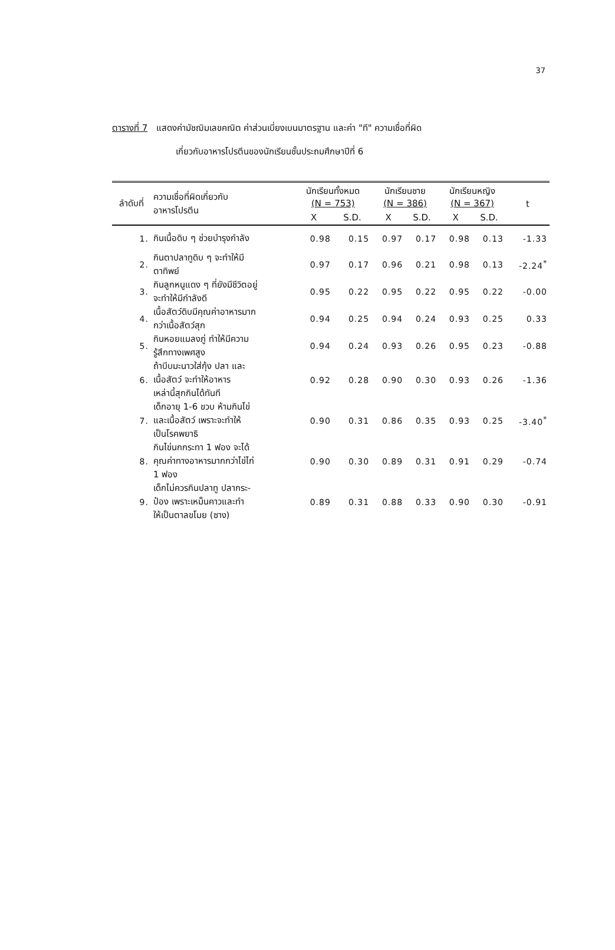37
ตารางที่ 7 แสดงค่ามัชฌิมเลขคณิต ค่าส่วนเบี่ยงเบนมาตรฐาน และค่า "ที" ความเชื่อที่ผิด
เกี่ยวกับอาหารโปรตีนของนักเรียนชั้นประถมศึกษาปีที่ 6
| ลำดับที่ | ความเชื่อที่ผิดเกี่ยวกับ อาหารโปรตีน | นักเรียนทั้งหมด (N = 753) | | นักเรียนชาย (N = 386) | | นักเรียนหญิง (N = 367) | | t |
| --- | --- | --- | --- | --- | --- | --- | --- | --- |
| | | X | S.D. | X | S.D. | X | S.D. | |
| 1. | กินเนื้อดิบ ๆ ช่วยบำรุงกำลัง | 0.98 | 0.15 | 0.97 | 0.17 | 0.98 | 0.13 | -1.33 |
| 2. | กินตาปลาทูดิบ ๆ จะทำให้มี ตาทิพย์ | 0.97 | 0.17 | 0.96 | 0.21 | 0.98 | 0.13 | -2.24<sup>*</sup> |
| 3. | กินลูกหนูแดง ๆ ที่ยังมีชีวิตอยู่ จะทำให้มีกำลังดี | 0.95 | 0.22 | 0.95 | 0.22 | 0.95 | 0.22 | -0.00 |
| 4. | เนื้อสัตว์ดิบมีคุณค่าอาหารมาก กว่าเนื้อสัตว์สุก | 0.94 | 0.25 | 0.94 | 0.24 | 0.93 | 0.25 | 0.33 |
| 5. | กินหอยแมลงภู่ ทำให้มีความ รู้สึกทางเพศสูง | 0.94 | 0.24 | 0.93 | 0.26 | 0.95 | 0.23 | -0.88 |
| 6. | ถ้าบีบมะนาวใส่กุ้ง ปลา และ เนื้อสัตว์ จะทำให้อาหาร เหล่านี้สุกกินได้ทันที | 0.92 | 0.28 | 0.90 | 0.30 | 0.93 | 0.26 | -1.36 |
| 7. | เด็กอายุ 1-6 ขวบ ห้ามกินไข่ และเนื้อสัตว์ เพราะจะทำให้ เป็นโรคพยาธิ | 0.90 | 0.31 | 0.86 | 0.35 | 0.93 | 0.25 | -3.40<sup>*</sup> |
| 8. | กินไข่นกกระทา 1 ฟอง จะได้ คุณค่าทางอาหารมากกว่าไข่ไก่ 1 ฟอง | 0.90 | 0.30 | 0.89 | 0.31 | 0.91 | 0.29 | -0.74 |
| 9. | เด็กไม่ควรกินปลาทู ปลากระ- ป๋อง เพราะเหม็นคาวและทำ ให้เป็นตาลขโมย (ซาง) | 0.89 | 0.31 | 0.88 | 0.33 | 0.90 | 0.30 | -0.91 |